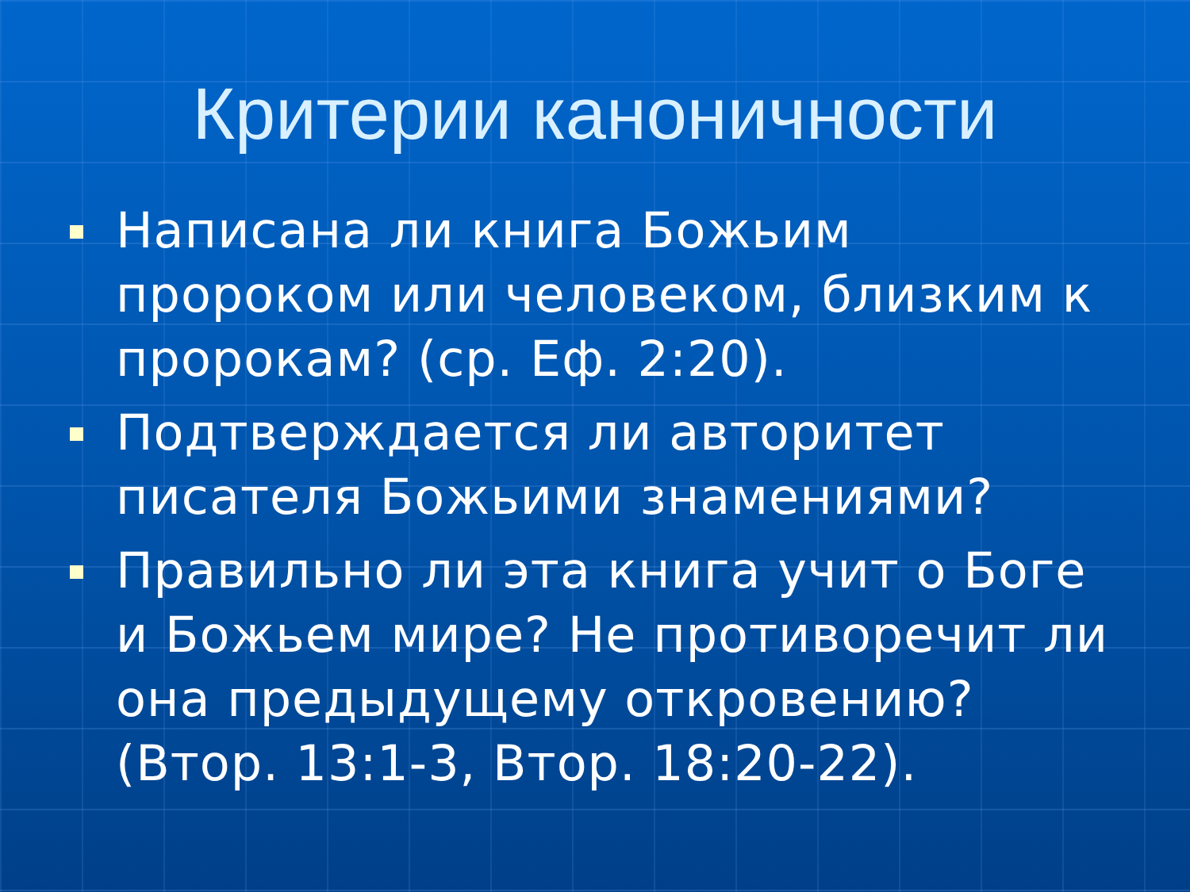Критерии каноничности
Написана ли книга Божьим пророком или человеком, близким к пророкам? (ср. Еф. 2:20).
Подтверждается ли авторитет писателя Божьими знамениями?
Правильно ли эта книга учит о Боге и Божьем мире? Не противоречит ли она предыдущему откровению? (Втор. 13:1-3, Втор. 18:20-22).